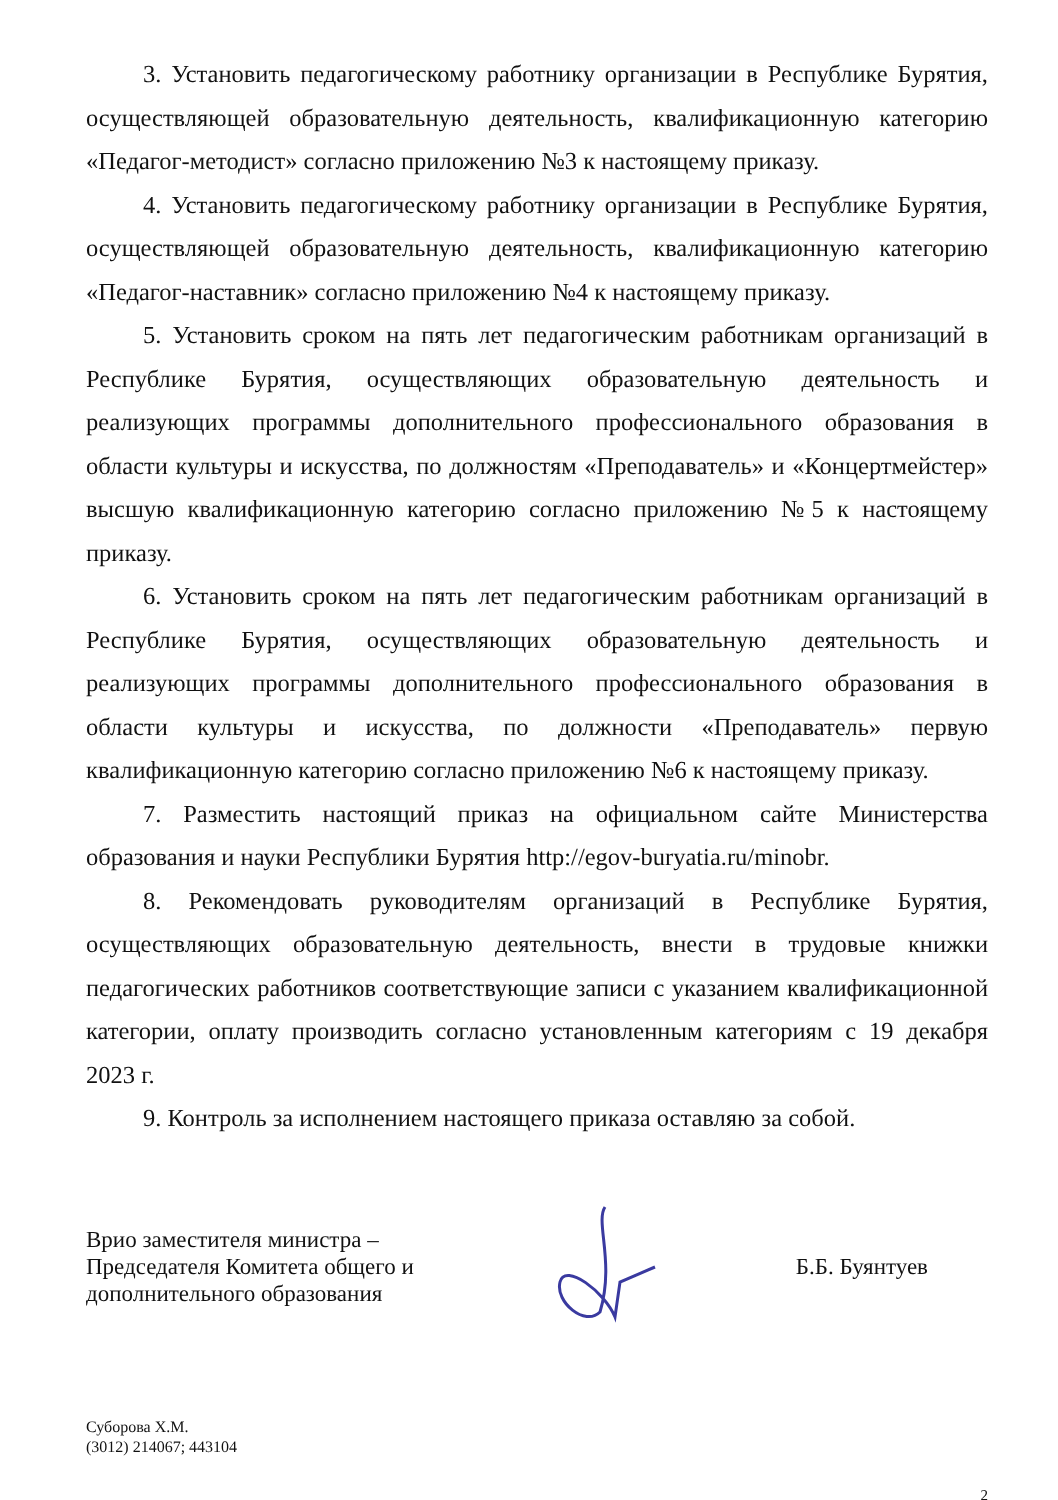3. Установить педагогическому работнику организации в Республике Бурятия, осуществляющей образовательную деятельность, квалификационную категорию «Педагог-методист» согласно приложению №3 к настоящему приказу.
4. Установить педагогическому работнику организации в Республике Бурятия, осуществляющей образовательную деятельность, квалификационную категорию «Педагог-наставник» согласно приложению №4 к настоящему приказу.
5. Установить сроком на пять лет педагогическим работникам организаций в Республике Бурятия, осуществляющих образовательную деятельность и реализующих программы дополнительного профессионального образования в области культуры и искусства, по должностям «Преподаватель» и «Концертмейстер» высшую квалификационную категорию согласно приложению №5 к настоящему приказу.
6. Установить сроком на пять лет педагогическим работникам организаций в Республике Бурятия, осуществляющих образовательную деятельность и реализующих программы дополнительного профессионального образования в области культуры и искусства, по должности «Преподаватель» первую квалификационную категорию согласно приложению №6 к настоящему приказу.
7. Разместить настоящий приказ на официальном сайте Министерства образования и науки Республики Бурятия http://egov-buryatia.ru/minobr.
8. Рекомендовать руководителям организаций в Республике Бурятия, осуществляющих образовательную деятельность, внести в трудовые книжки педагогических работников соответствующие записи с указанием квалификационной категории, оплату производить согласно установленным категориям с 19 декабря 2023 г.
9. Контроль за исполнением настоящего приказа оставляю за собой.
Врио заместителя министра –
Председателя Комитета общего и
дополнительного образования
Б.Б. Буянтуев
Суборова Х.М.
(3012) 214067; 443104
2